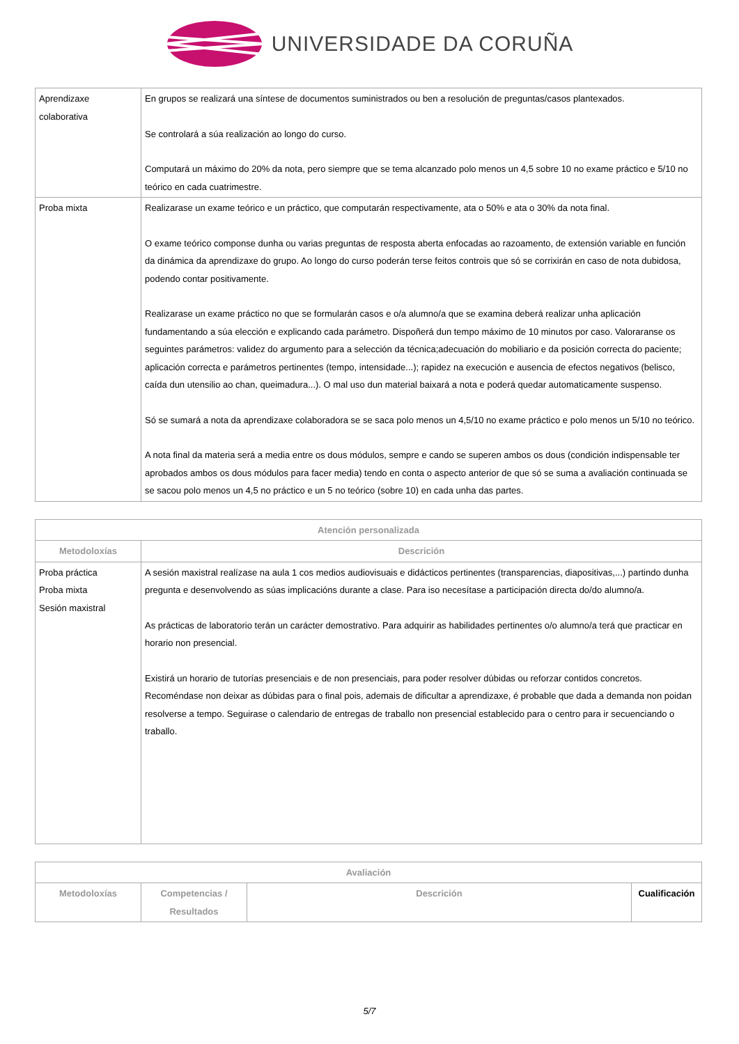UNIVERSIDADE DA CORUÑA
| Aprendizaxe colaborativa | En grupos se realizará una síntese de documentos suministrados ou ben a resolución de preguntas/casos plantexados. Se controlará a súa realización ao longo do curso. Computará un máximo do 20% da nota, pero siempre que se tema alcanzado polo menos un 4,5 sobre 10 no exame práctico e 5/10 no teórico en cada cuatrimestre. |
| Proba mixta | Realizarase un exame teórico e un práctico, que computarán respectivamente, ata o 50% e ata o 30% da nota final. O exame teórico componse dunha ou varias preguntas de resposta aberta enfocadas ao razoamento, de extensión variable en función da dinámica da aprendizaxe do grupo. Ao longo do curso poderán terse feitos controis que só se corrixirán en caso de nota dubidosa, podendo contar positivamente. Realizarase un exame práctico no que se formularán casos e o/a alumno/a que se examina deberá realizar unha aplicación fundamentando a súa elección e explicando cada parámetro. Dispoñerá dun tempo máximo de 10 minutos por caso. Valoraranse os seguintes parámetros: validez do argumento para a selección da técnica;adecuación do mobiliario e da posición correcta do paciente; aplicación correcta e parámetros pertinentes (tempo, intensidade...); rapidez na execución e ausencia de efectos negativos (belisco, caída dun utensilio ao chan, queimadura...). O mal uso dun material baixará a nota e poderá quedar automaticamente suspenso. Só se sumará a nota da aprendizaxe colaboradora se se saca polo menos un 4,5/10 no exame práctico e polo menos un 5/10 no teórico. A nota final da materia será a media entre os dous módulos, sempre e cando se superen ambos os dous (condición indispensable ter aprobados ambos os dous módulos para facer media) tendo en conta o aspecto anterior de que só se suma a avaliación continuada se se sacou polo menos un 4,5 no práctico e un 5 no teórico (sobre 10) en cada unha das partes. |
| Atención personalizada | |
| --- | --- |
| Metodoloxías | Descrición |
| Proba práctica Proba mixta Sesión maxistral | A sesión maxistral realízase na aula 1 cos medios audiovisuais e didácticos pertinentes (transparencias, diapositivas,...) partindo dunha pregunta e desenvolvendo as súas implicacións durante a clase. Para iso necesítase a participación directa do/do alumno/a. As prácticas de laboratorio terán un carácter demostrativo. Para adquirir as habilidades pertinentes o/o alumno/a terá que practicar en horario non presencial. Existirá un horario de tutorías presenciais e de non presenciais, para poder resolver dúbidas ou reforzar contidos concretos. Recoméndase non deixar as dúbidas para o final pois, ademais de dificultar a aprendizaxe, é probable que dada a demanda non poidan resolverse a tempo. Seguirase o calendario de entregas de traballo non presencial establecido para o centro para ir secuenciando o traballo. |
| Avaliación | | | |
| --- | --- | --- | --- |
| Metodoloxías | Competencias / Resultados | Descrición | Cualificación |
5/7